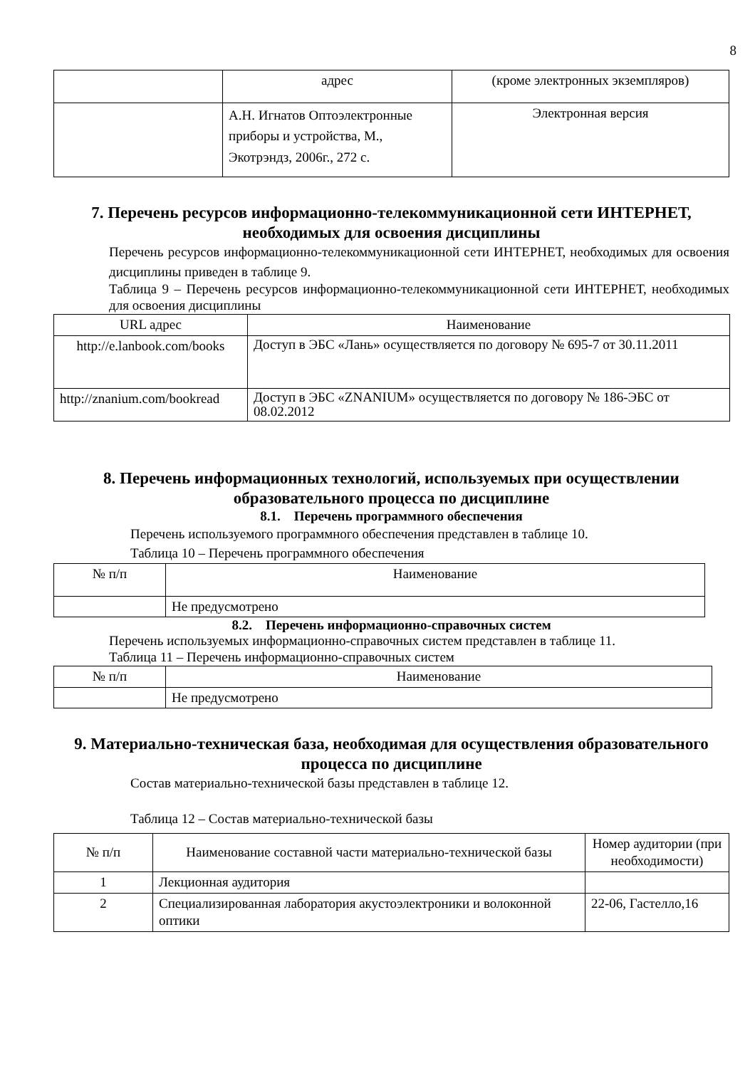8
| | адрес | (кроме электронных экземпляров) |
| | А.Н. Игнатов Оптоэлектронные приборы и устройства, М., Экотрэндз, 2006г., 272 с. | Электронная версия |
7. Перечень ресурсов информационно-телекоммуникационной сети ИНТЕРНЕТ, необходимых для освоения дисциплины
Перечень ресурсов информационно-телекоммуникационной сети ИНТЕРНЕТ, необходимых для освоения дисциплины приведен в таблице 9.
Таблица 9 – Перечень ресурсов информационно-телекоммуникационной сети ИНТЕРНЕТ, необходимых для освоения дисциплины
| URL адрес | Наименование |
| --- | --- |
| http://e.lanbook.com/books | Доступ в ЭБС «Лань» осуществляется по договору № 695-7 от 30.11.2011 |
| http://znanium.com/bookread | Доступ в ЭБС «ZNANIUM» осуществляется по договору № 186-ЭБС от 08.02.2012 |
8. Перечень информационных технологий, используемых при осуществлении образовательного процесса по дисциплине
8.1. Перечень программного обеспечения
Перечень используемого программного обеспечения представлен в таблице 10.
Таблица 10 – Перечень программного обеспечения
| № п/п | Наименование |
| --- | --- |
| | Не предусмотрено |
8.2. Перечень информационно-справочных систем
Перечень используемых информационно-справочных систем представлен в таблице 11.
Таблица 11 – Перечень информационно-справочных систем
| № п/п | Наименование |
| --- | --- |
| | Не предусмотрено |
9. Материально-техническая база, необходимая для осуществления образовательного процесса по дисциплине
Состав материально-технической базы представлен в таблице 12.
Таблица 12 – Состав материально-технической базы
| № п/п | Наименование составной части материально-технической базы | Номер аудитории (при необходимости) |
| 1 | Лекционная аудитория | |
| 2 | Специализированная лаборатория акустоэлектроники и волоконной оптики | 22-06, Гастелло,16 |